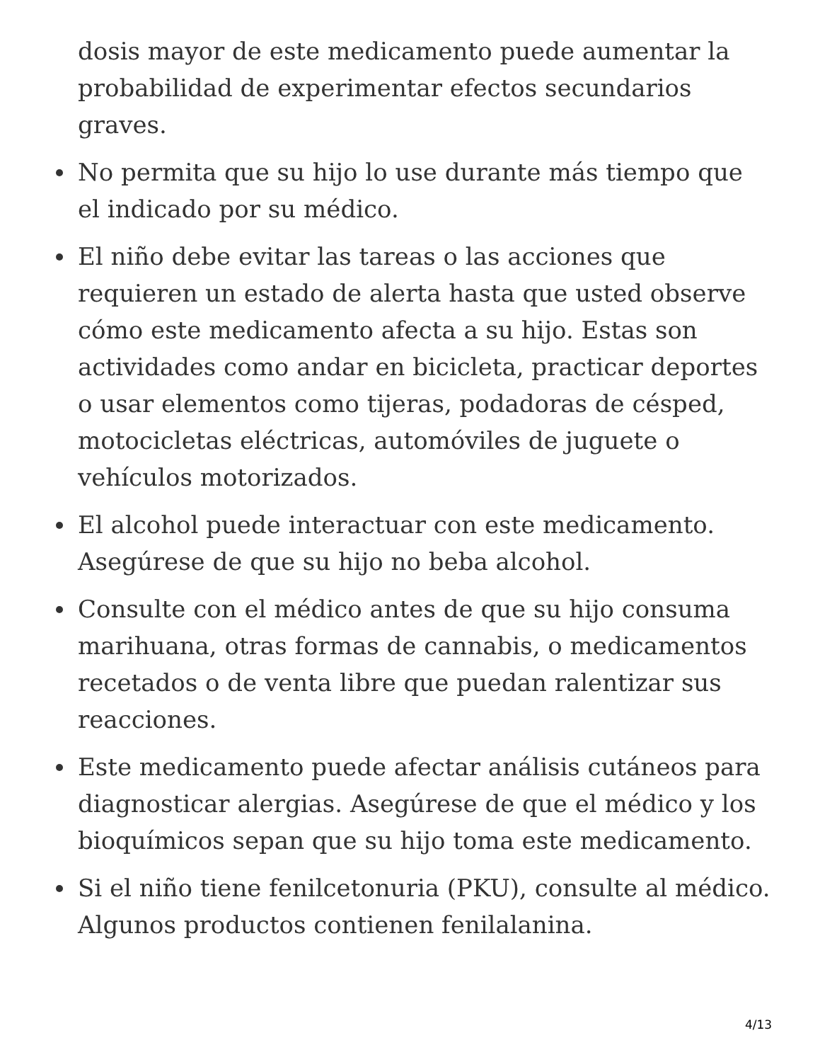dosis mayor de este medicamento puede aumentar la probabilidad de experimentar efectos secundarios graves.
No permita que su hijo lo use durante más tiempo que el indicado por su médico.
El niño debe evitar las tareas o las acciones que requieren un estado de alerta hasta que usted observe cómo este medicamento afecta a su hijo. Estas son actividades como andar en bicicleta, practicar deportes o usar elementos como tijeras, podadoras de césped, motocicletas eléctricas, automóviles de juguete o vehículos motorizados.
El alcohol puede interactuar con este medicamento. Asegúrese de que su hijo no beba alcohol.
Consulte con el médico antes de que su hijo consuma marihuana, otras formas de cannabis, o medicamentos recetados o de venta libre que puedan ralentizar sus reacciones.
Este medicamento puede afectar análisis cutáneos para diagnosticar alergias. Asegúrese de que el médico y los bioquímicos sepan que su hijo toma este medicamento.
Si el niño tiene fenilcetonuria (PKU), consulte al médico. Algunos productos contienen fenilalanina.
4/13